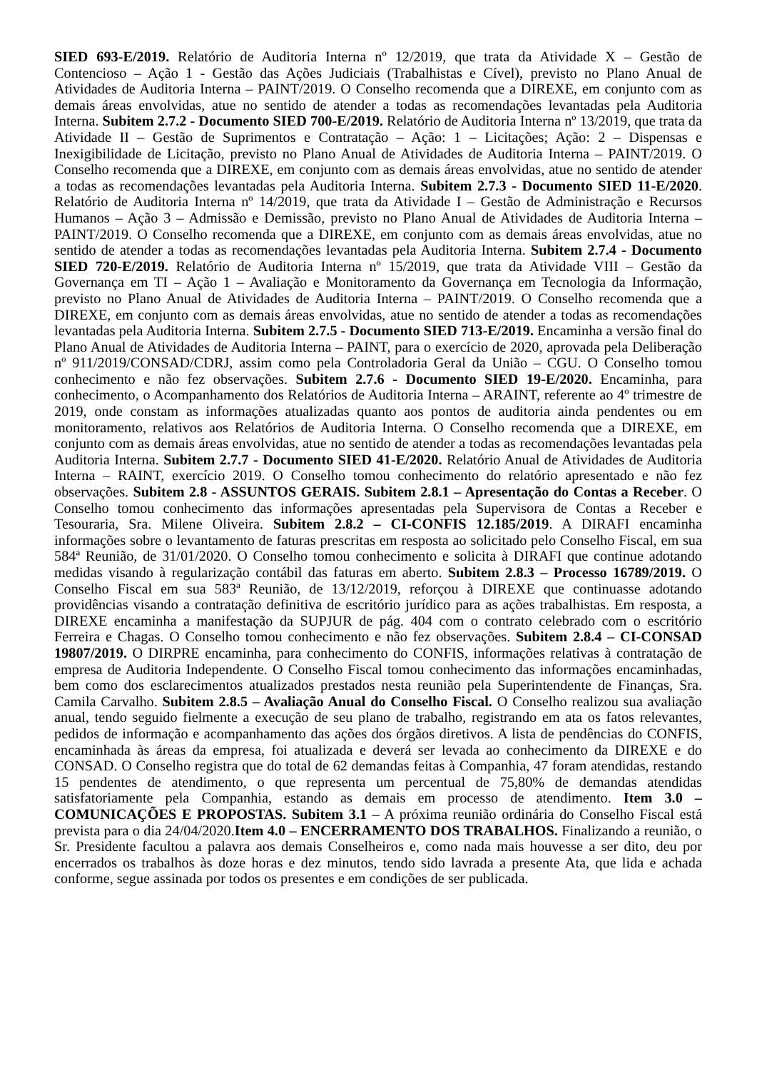SIED 693-E/2019. Relatório de Auditoria Interna nº 12/2019, que trata da Atividade X – Gestão de Contencioso – Ação 1 - Gestão das Ações Judiciais (Trabalhistas e Cível), previsto no Plano Anual de Atividades de Auditoria Interna – PAINT/2019. O Conselho recomenda que a DIREXE, em conjunto com as demais áreas envolvidas, atue no sentido de atender a todas as recomendações levantadas pela Auditoria Interna. Subitem 2.7.2 - Documento SIED 700-E/2019. Relatório de Auditoria Interna nº 13/2019, que trata da Atividade II – Gestão de Suprimentos e Contratação – Ação: 1 – Licitações; Ação: 2 – Dispensas e Inexigibilidade de Licitação, previsto no Plano Anual de Atividades de Auditoria Interna – PAINT/2019. O Conselho recomenda que a DIREXE, em conjunto com as demais áreas envolvidas, atue no sentido de atender a todas as recomendações levantadas pela Auditoria Interna. Subitem 2.7.3 - Documento SIED 11-E/2020. Relatório de Auditoria Interna nº 14/2019, que trata da Atividade I – Gestão de Administração e Recursos Humanos – Ação 3 – Admissão e Demissão, previsto no Plano Anual de Atividades de Auditoria Interna – PAINT/2019. O Conselho recomenda que a DIREXE, em conjunto com as demais áreas envolvidas, atue no sentido de atender a todas as recomendações levantadas pela Auditoria Interna. Subitem 2.7.4 - Documento SIED 720-E/2019. Relatório de Auditoria Interna nº 15/2019, que trata da Atividade VIII – Gestão da Governança em TI – Ação 1 – Avaliação e Monitoramento da Governança em Tecnologia da Informação, previsto no Plano Anual de Atividades de Auditoria Interna – PAINT/2019. O Conselho recomenda que a DIREXE, em conjunto com as demais áreas envolvidas, atue no sentido de atender a todas as recomendações levantadas pela Auditoria Interna. Subitem 2.7.5 - Documento SIED 713-E/2019. Encaminha a versão final do Plano Anual de Atividades de Auditoria Interna – PAINT, para o exercício de 2020, aprovada pela Deliberação nº 911/2019/CONSAD/CDRJ, assim como pela Controladoria Geral da União – CGU. O Conselho tomou conhecimento e não fez observações. Subitem 2.7.6 - Documento SIED 19-E/2020. Encaminha, para conhecimento, o Acompanhamento dos Relatórios de Auditoria Interna – ARAINT, referente ao 4º trimestre de 2019, onde constam as informações atualizadas quanto aos pontos de auditoria ainda pendentes ou em monitoramento, relativos aos Relatórios de Auditoria Interna. O Conselho recomenda que a DIREXE, em conjunto com as demais áreas envolvidas, atue no sentido de atender a todas as recomendações levantadas pela Auditoria Interna. Subitem 2.7.7 - Documento SIED 41-E/2020. Relatório Anual de Atividades de Auditoria Interna – RAINT, exercício 2019. O Conselho tomou conhecimento do relatório apresentado e não fez observações. Subitem 2.8 - ASSUNTOS GERAIS. Subitem 2.8.1 – Apresentação do Contas a Receber. O Conselho tomou conhecimento das informações apresentadas pela Supervisora de Contas a Receber e Tesouraria, Sra. Milene Oliveira. Subitem 2.8.2 – CI-CONFIS 12.185/2019. A DIRAFI encaminha informações sobre o levantamento de faturas prescritas em resposta ao solicitado pelo Conselho Fiscal, em sua 584ª Reunião, de 31/01/2020. O Conselho tomou conhecimento e solicita à DIRAFI que continue adotando medidas visando à regularização contábil das faturas em aberto. Subitem 2.8.3 – Processo 16789/2019. O Conselho Fiscal em sua 583ª Reunião, de 13/12/2019, reforçou à DIREXE que continuasse adotando providências visando a contratação definitiva de escritório jurídico para as ações trabalhistas. Em resposta, a DIREXE encaminha a manifestação da SUPJUR de pág. 404 com o contrato celebrado com o escritório Ferreira e Chagas. O Conselho tomou conhecimento e não fez observações. Subitem 2.8.4 – CI-CONSAD 19807/2019. O DIRPRE encaminha, para conhecimento do CONFIS, informações relativas à contratação de empresa de Auditoria Independente. O Conselho Fiscal tomou conhecimento das informações encaminhadas, bem como dos esclarecimentos atualizados prestados nesta reunião pela Superintendente de Finanças, Sra. Camila Carvalho. Subitem 2.8.5 – Avaliação Anual do Conselho Fiscal. O Conselho realizou sua avaliação anual, tendo seguido fielmente a execução de seu plano de trabalho, registrando em ata os fatos relevantes, pedidos de informação e acompanhamento das ações dos órgãos diretivos. A lista de pendências do CONFIS, encaminhada às áreas da empresa, foi atualizada e deverá ser levada ao conhecimento da DIREXE e do CONSAD. O Conselho registra que do total de 62 demandas feitas à Companhia, 47 foram atendidas, restando 15 pendentes de atendimento, o que representa um percentual de 75,80% de demandas atendidas satisfatoriamente pela Companhia, estando as demais em processo de atendimento. Item 3.0 – COMUNICAÇÕES E PROPOSTAS. Subitem 3.1 – A próxima reunião ordinária do Conselho Fiscal está prevista para o dia 24/04/2020.Item 4.0 – ENCERRAMENTO DOS TRABALHOS. Finalizando a reunião, o Sr. Presidente facultou a palavra aos demais Conselheiros e, como nada mais houvesse a ser dito, deu por encerrados os trabalhos às doze horas e dez minutos, tendo sido lavrada a presente Ata, que lida e achada conforme, segue assinada por todos os presentes e em condições de ser publicada.